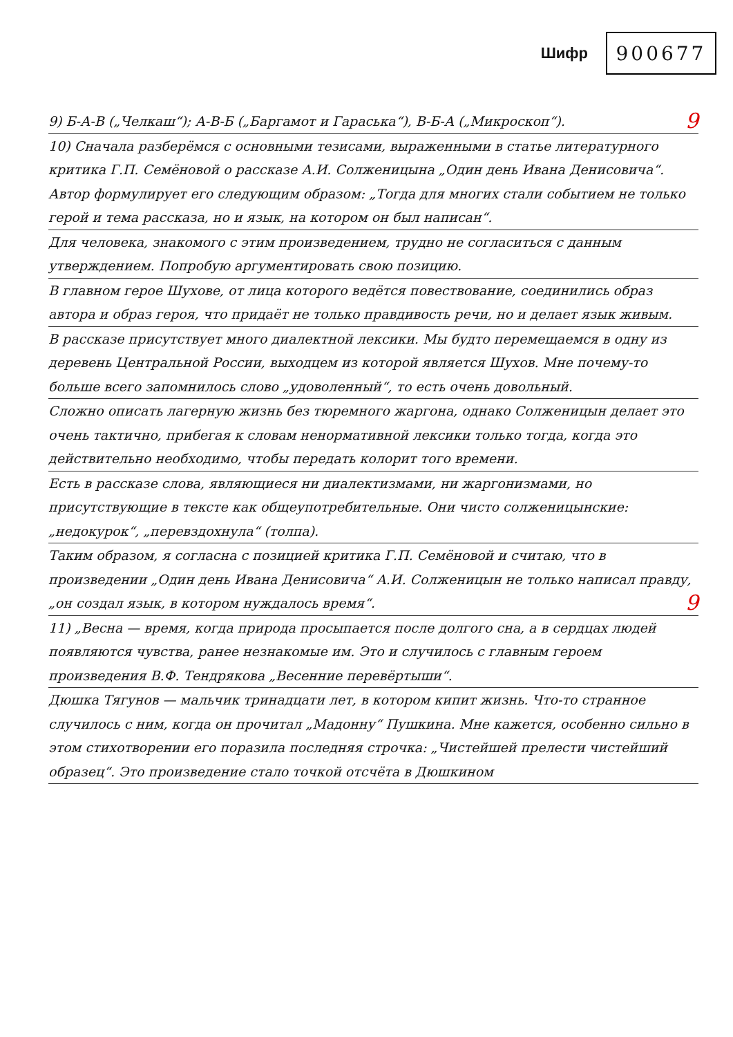Шифр
900677
9) Б-А-В („Челкаш“); А-В-Б („Баргамот и Гараська“), В-Б-А („Микроскоп“). 9
10) Сначала разберёмся с основными тезисами, выраженными в статье литературного критика Г.П. Семёновой о рассказе А.И. Солженицына „Один день Ивана Денисовича“. Автор формулирует его следующим образом: „Тогда для многих стали событием не только герой и тема рассказа, но и язык, на котором он был написан“.
Для человека, знакомого с этим произведением, трудно не согласиться с данным утверждением. Попробую аргументировать свою позицию.
В главном герое Шухове, от лица которого ведётся повествование, соединились образ автора и образ героя, что придаёт не только правдивость речи, но и делает язык живым.
В рассказе присутствует много диалектной лексики. Мы будто перемещаемся в одну из деревень Центральной России, выходцем из которой является Шухов. Мне почему-то больше всего запомнилось слово „удоволенный“, то есть очень довольный.
Сложно описать лагерную жизнь без тюремного жаргона, однако Солженицын делает это очень тактично, прибегая к словам ненормативной лексики только тогда, когда это действительно необходимо, чтобы передать колорит того времени.
Есть в рассказе слова, являющиеся ни диалектизмами, ни жаргонизмами, но присутствующие в тексте как общеупотребительные. Они чисто солженицынские: „недокурок“, „перевздохнула“ (толпа).
Таким образом, я согласна с позицией критика Г.П. Семёновой и считаю, что в произведении „Один день Ивана Денисовича“ А.И. Солженицын не только написал правду, „он создал язык, в котором нуждалось время“. 9
11) „Весна — время, когда природа просыпается после долгого сна, а в сердцах людей появляются чувства, ранее незнакомые им. Это и случилось с главным героем произведения В.Ф. Тендрякова „Весенние перевёртыши“.
Дюшка Тягунов — мальчик тринадцати лет, в котором кипит жизнь. Что-то странное случилось с ним, когда он прочитал „Мадонну“ Пушкина. Мне кажется, особенно сильно в этом стихотворении его поразила последняя строчка: „Чистейшей прелести чистейший образец“. Это произведение стало точкой отсчёта в Дюшкином